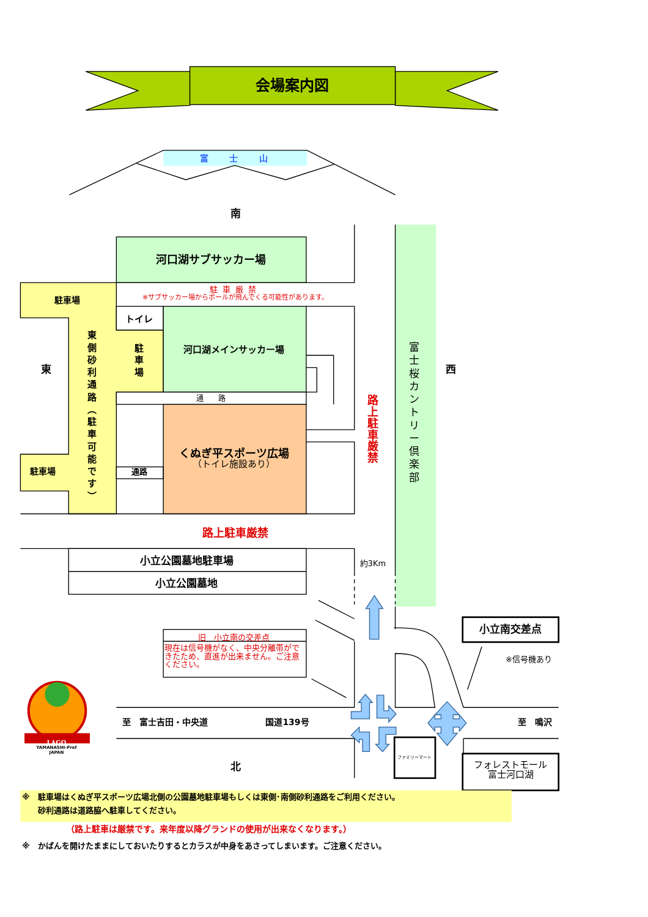会場案内図
富 士 山
南
河口湖サブサッカー場
駐車厳禁
※サブサッカー場からボールが飛んでくる可能性があります。
駐車場
トイレ
河口湖メインサッカー場
東
側
砂
利
通
路
︵
駐
車
可
能
で
す
︶
駐
車
場
東
西
路
上
駐
車
厳
禁
富
士
桜
カ
ン
ト
リ
ー
倶
楽
部
通 路
くぬぎ平スポーツ広場
（トイレ施設あり）
通路
駐車場
路上駐車厳禁
小立公園墓地駐車場
約3Km
小立公園墓地
小立南交差点
旧　小立南の交差点
現在は信号機がなく、中央分離帯ができたため、直進が出来ません。ご注意ください。
※信号機あり
LAGO
YAMANASHI-Pref
JAPAN
至　富士吉田・中央道
国道139号
至　鳴沢
ファミリーマート
フォレストモール
富士河口湖
北
※　駐車場はくぬぎ平スポーツ広場北側の公園墓地駐車場もしくは東側･南側砂利通路をご利用ください。
砂利通路は道路脇へ駐車してください。
（路上駐車は厳禁です。来年度以降グランドの使用が出来なくなります。）
※　かばんを開けたままにしておいたりするとカラスが中身をあさってしまいます。ご注意ください。